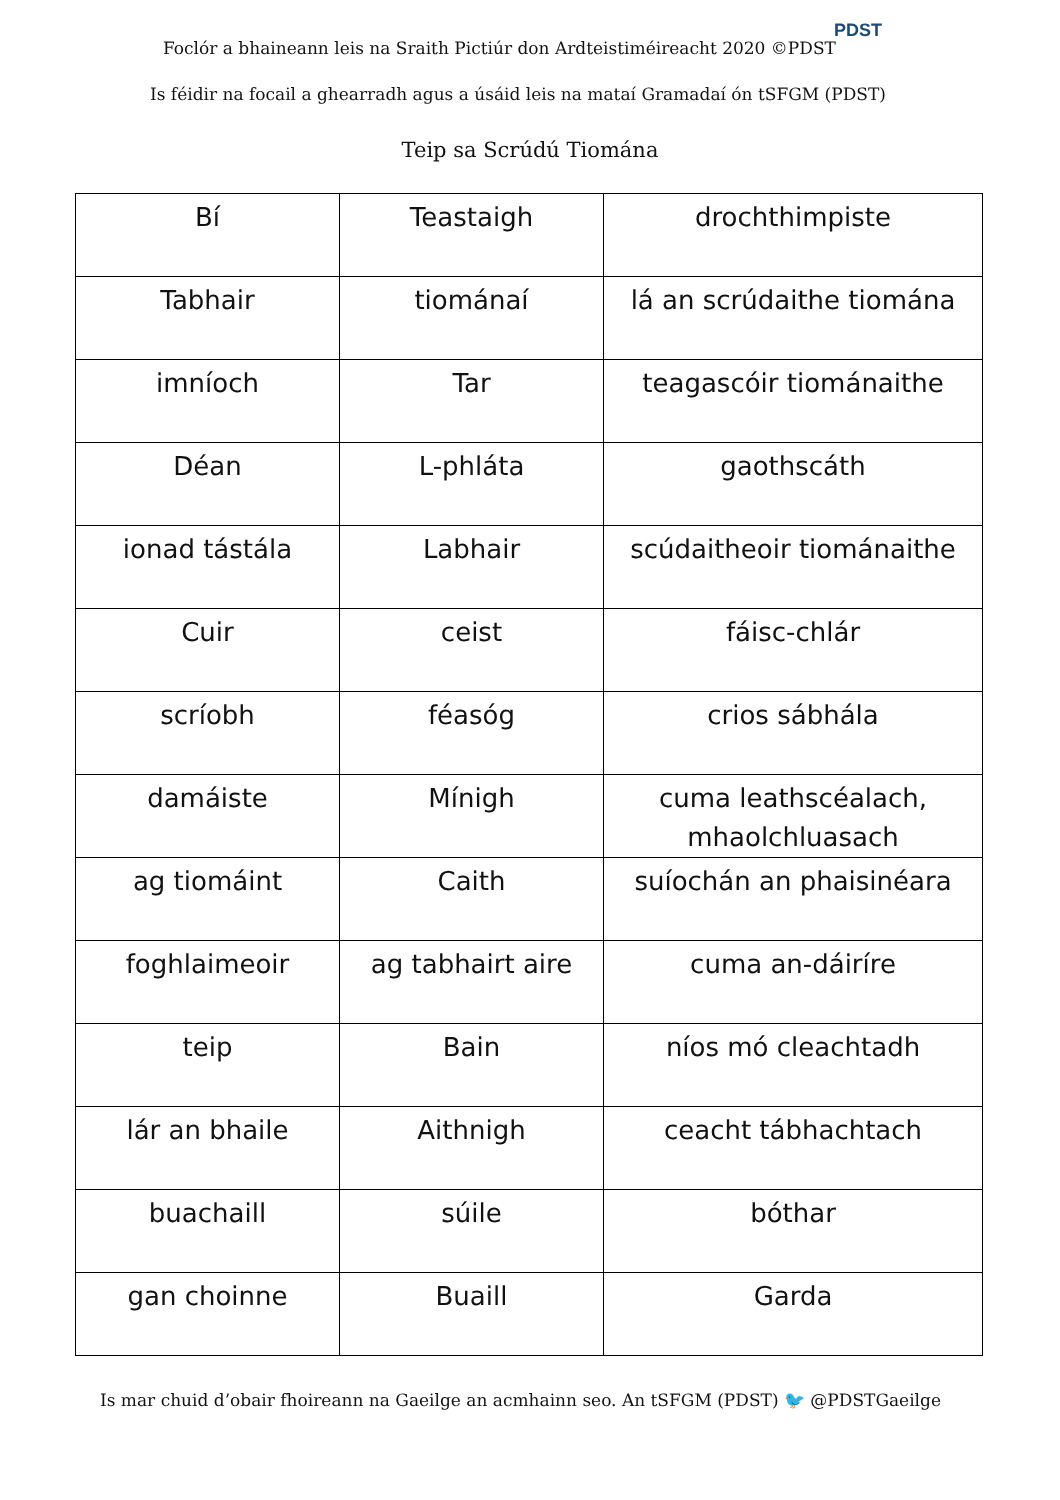Foclór a bhaineann leis na Sraith Pictiúr don Ardteistiméireacht 2020 ©PDST
PDST
Is féidir na focail a ghearradh agus a úsáid leis na mataí Gramadaí ón tSFGM (PDST)
Teip sa Scrúdú Tiomána
| Bí | Teastaigh | drochthimpiste |
| Tabhair | tiománaí | lá an scrúdaithe tiomána |
| imníoch | Tar | teagascóir tiománaithe |
| Déan | L-phláta | gaothscáth |
| ionad tástála | Labhair | scúdaitheoir tiománaithe |
| Cuir | ceist | fáisc-chlár |
| scríobh | féasóg | crios sábhála |
| damáiste | Mínigh | cuma leathscéalach, mhaolchluasach |
| ag tiomáint | Caith | suíochán an phaisinéara |
| foghlaimeoir | ag tabhairt aire | cuma an-dáiríre |
| teip | Bain | níos mó cleachtadh |
| lár an bhaile | Aithnigh | ceacht tábhachtach |
| buachaill | súile | bóthar |
| gan choinne | Buaill | Garda |
Is mar chuid d’obair fhoireann na Gaeilge an acmhainn seo. An tSFGM (PDST) 🐦 @PDSTGaeilge